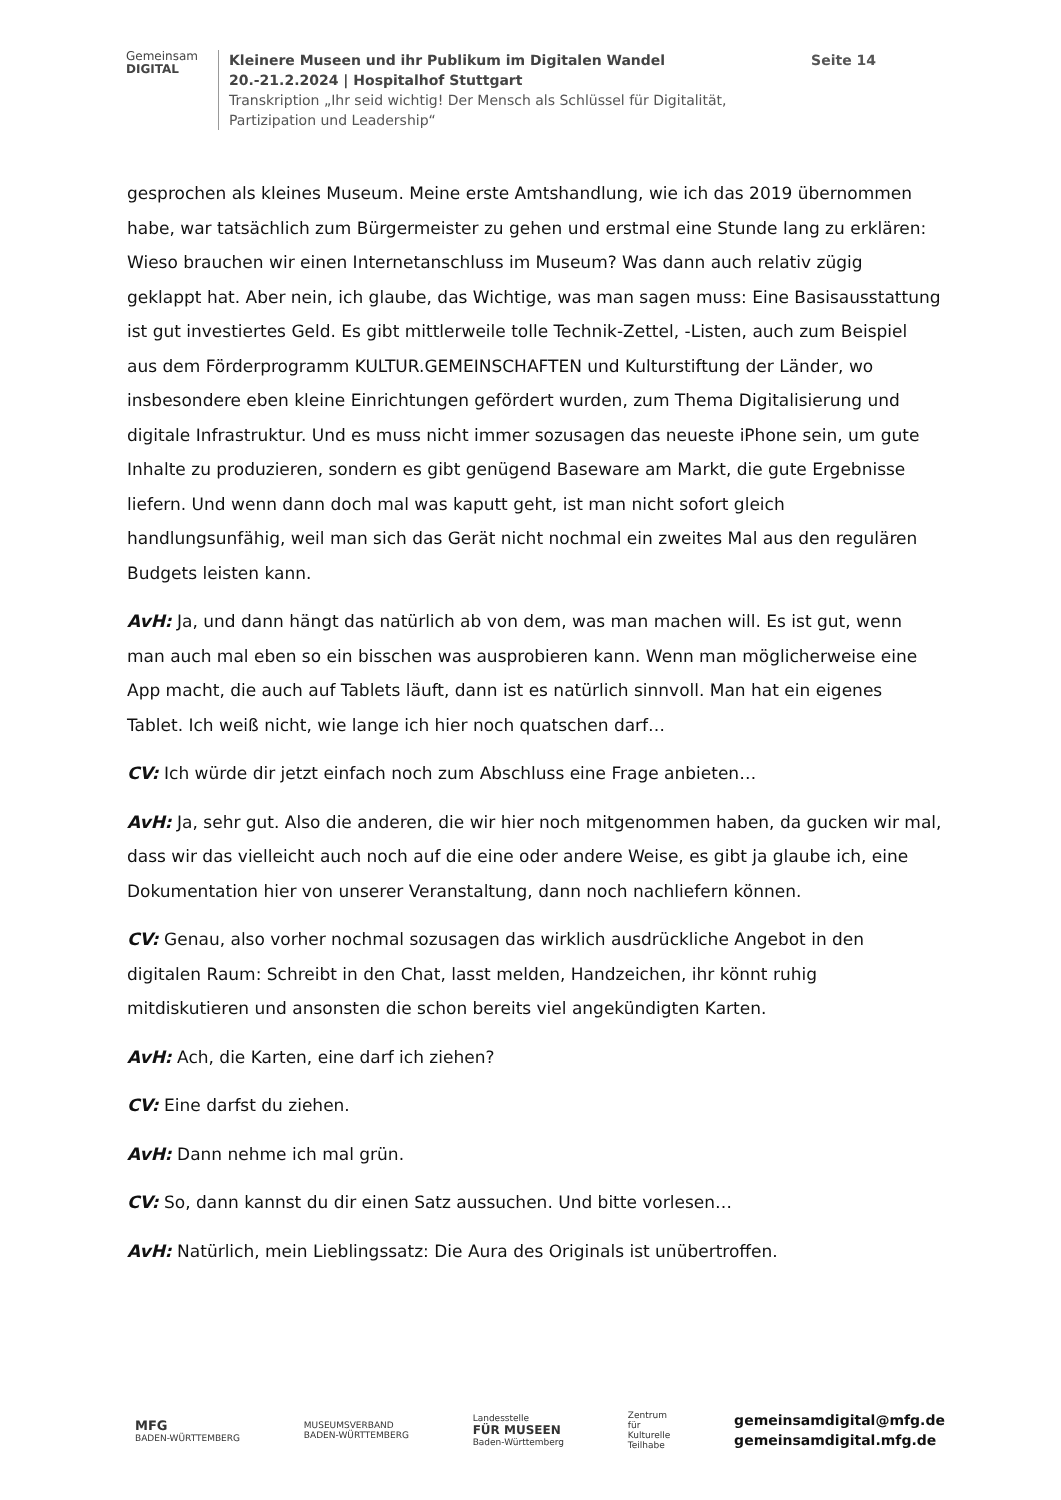Gemeinsam
DIGITAL
Kleinere Museen und ihr Publikum im Digitalen Wandel Seite 14
20.-21.2.2024 | Hospitalhof Stuttgart
Transkription „Ihr seid wichtig! Der Mensch als Schlüssel für Digitalität,
Partizipation und Leadership“
gesprochen als kleines Museum. Meine erste Amtshandlung, wie ich das 2019 übernommen habe, war tatsächlich zum Bürgermeister zu gehen und erstmal eine Stunde lang zu erklären: Wieso brauchen wir einen Internetanschluss im Museum? Was dann auch relativ zügig geklappt hat. Aber nein, ich glaube, das Wichtige, was man sagen muss: Eine Basisausstattung ist gut investiertes Geld. Es gibt mittlerweile tolle Technik-Zettel, -Listen, auch zum Beispiel aus dem Förderprogramm KULTUR.GEMEINSCHAFTEN und Kulturstiftung der Länder, wo insbesondere eben kleine Einrichtungen gefördert wurden, zum Thema Digitalisierung und digitale Infrastruktur. Und es muss nicht immer sozusagen das neueste iPhone sein, um gute Inhalte zu produzieren, sondern es gibt genügend Baseware am Markt, die gute Ergebnisse liefern. Und wenn dann doch mal was kaputt geht, ist man nicht sofort gleich handlungsunfähig, weil man sich das Gerät nicht nochmal ein zweites Mal aus den regulären Budgets leisten kann.
AvH: Ja, und dann hängt das natürlich ab von dem, was man machen will. Es ist gut, wenn man auch mal eben so ein bisschen was ausprobieren kann. Wenn man möglicherweise eine App macht, die auch auf Tablets läuft, dann ist es natürlich sinnvoll. Man hat ein eigenes Tablet. Ich weiß nicht, wie lange ich hier noch quatschen darf…
CV: Ich würde dir jetzt einfach noch zum Abschluss eine Frage anbieten…
AvH: Ja, sehr gut. Also die anderen, die wir hier noch mitgenommen haben, da gucken wir mal, dass wir das vielleicht auch noch auf die eine oder andere Weise, es gibt ja glaube ich, eine Dokumentation hier von unserer Veranstaltung, dann noch nachliefern können.
CV: Genau, also vorher nochmal sozusagen das wirklich ausdrückliche Angebot in den digitalen Raum: Schreibt in den Chat, lasst melden, Handzeichen, ihr könnt ruhig mitdiskutieren und ansonsten die schon bereits viel angekündigten Karten.
AvH: Ach, die Karten, eine darf ich ziehen?
CV: Eine darfst du ziehen.
AvH: Dann nehme ich mal grün.
CV: So, dann kannst du dir einen Satz aussuchen. Und bitte vorlesen…
AvH: Natürlich, mein Lieblingssatz: Die Aura des Originals ist unübertroffen.
MFG
BADEN-WÜRTTEMBERG
MUSEUMSVERBAND
BADEN-WÜRTTEMBERG
Landesstelle
FÜR MUSEEN
Baden-Württemberg
Zentrum
für
Kulturelle
Teilhabe
gemeinsamdigital@mfg.de
gemeinsamdigital.mfg.de